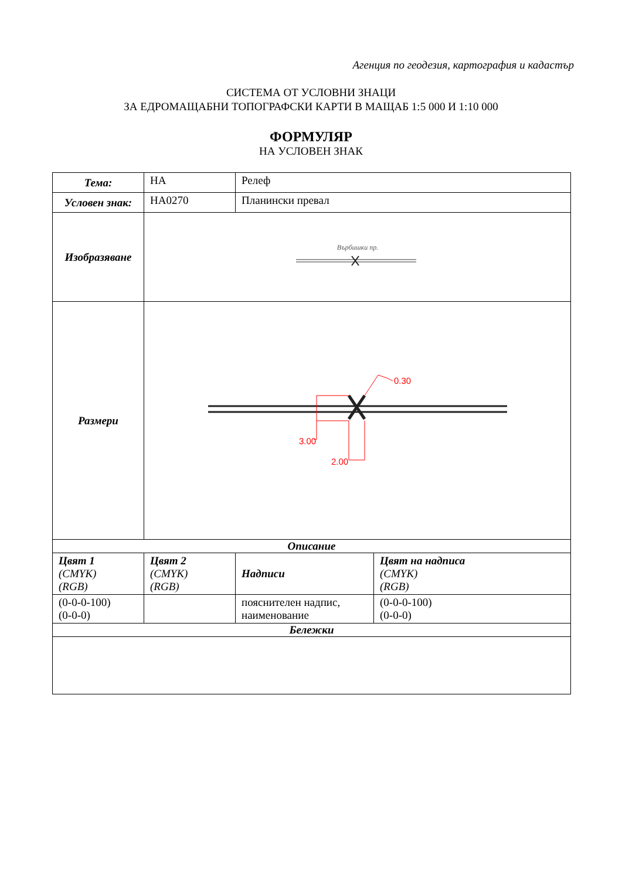Агенция по геодезия, картография и кадастър
СИСТЕМА ОТ УСЛОВНИ ЗНАЦИ
ЗА ЕДРОМАЩАБНИ ТОПОГРАФСКИ КАРТИ В МАЩАБ 1:5 000 И 1:10 000
ФОРМУЛЯР
НА УСЛОВЕН ЗНАК
| Тема: | НА | Релеф | |
| Условен знак: | НА0270 | Планински превал | |
| Изобразяване | Върбишки пр. | | |
| Размери | 3.00 2.00 0.30 | | |
| Описание | | | |
| Цвят 1 (CMYK) (RGB) | Цвят 2 (CMYK) (RGB) | Надписи | Цвят на надписа (CMYK) (RGB) |
| (0-0-0-100) (0-0-0) | | пояснителен надпис, наименование | (0-0-0-100) (0-0-0) |
| Бележки | | | |